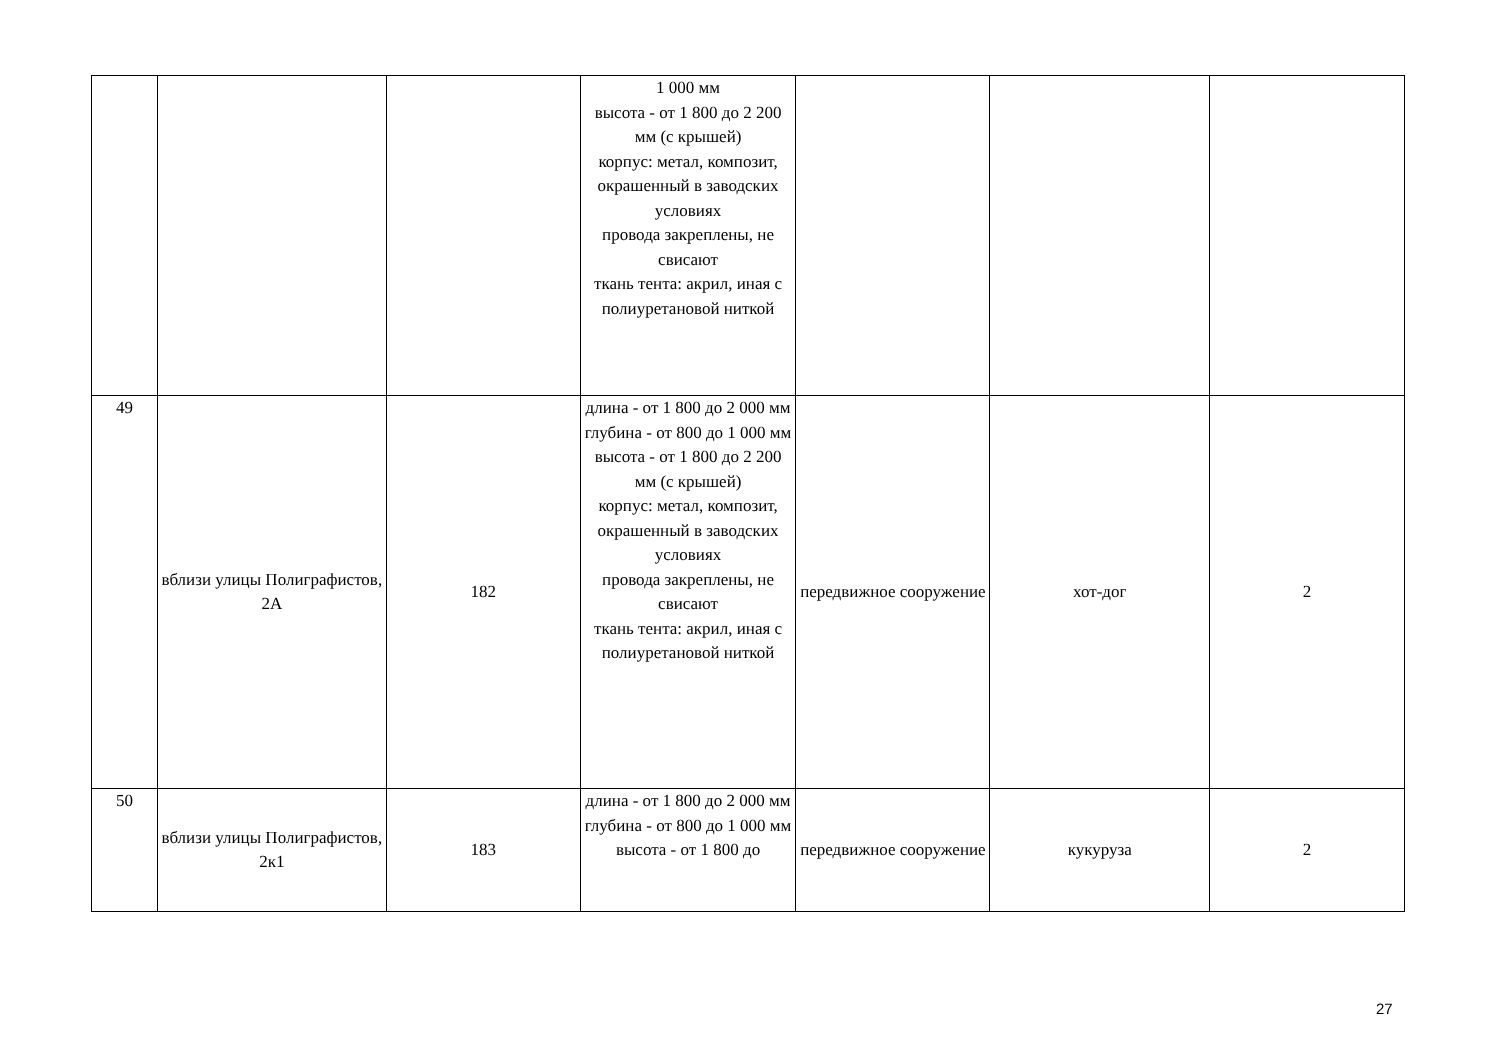| | | | 1 000 мм высота - от 1 800 до 2 200 мм (с крышей) корпус: метал, композит, окрашенный в заводских условиях провода закреплены, не свисают ткань тента: акрил, иная с полиуретановой ниткой | | | |
| 49 | вблизи улицы Полиграфистов, 2А | 182 | длина - от 1 800 до 2 000 мм глубина - от 800 до 1 000 мм высота - от 1 800 до 2 200 мм (с крышей) корпус: метал, композит, окрашенный в заводских условиях провода закреплены, не свисают ткань тента: акрил, иная с полиуретановой ниткой | передвижное сооружение | хот-дог | 2 |
| 50 | вблизи улицы Полиграфистов, 2к1 | 183 | длина - от 1 800 до 2 000 мм глубина - от 800 до 1 000 мм высота - от 1 800 до | передвижное сооружение | кукуруза | 2 |
27